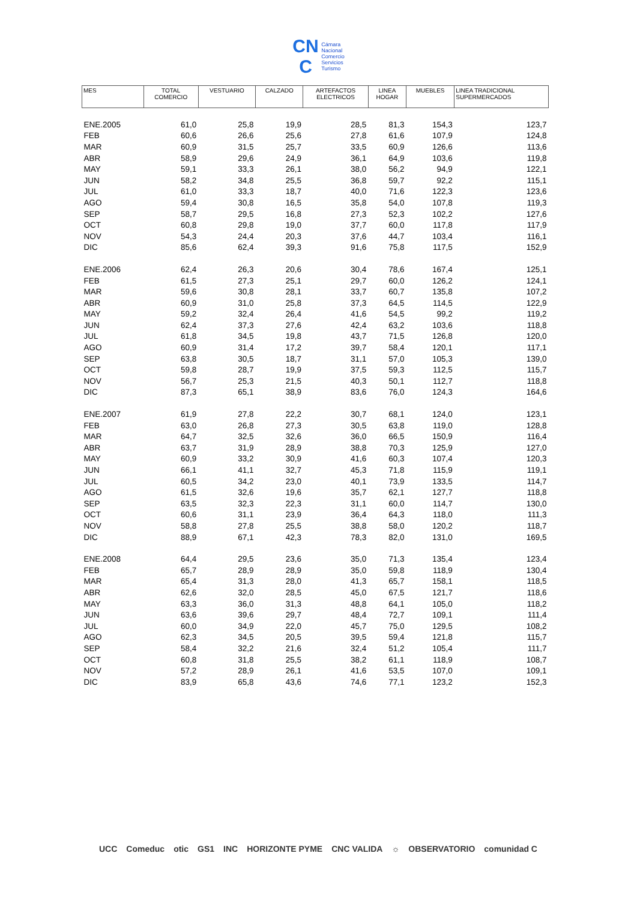CN
C Cámara
Nacional
Comercio
Servicios
Turismo
| MES | TOTAL COMERCIO | VESTUARIO | CALZADO | ARTEFACTOS ELECTRICOS | LINEA HOGAR | MUEBLES | LINEA TRADICIONAL SUPERMERCADOS |
| --- | --- | --- | --- | --- | --- | --- | --- |
| ENE.2005 | 61,0 | 25,8 | 19,9 | 28,5 | 81,3 | 154,3 | 123,7 |
| FEB | 60,6 | 26,6 | 25,6 | 27,8 | 61,6 | 107,9 | 124,8 |
| MAR | 60,9 | 31,5 | 25,7 | 33,5 | 60,9 | 126,6 | 113,6 |
| ABR | 58,9 | 29,6 | 24,9 | 36,1 | 64,9 | 103,6 | 119,8 |
| MAY | 59,1 | 33,3 | 26,1 | 38,0 | 56,2 | 94,9 | 122,1 |
| JUN | 58,2 | 34,8 | 25,5 | 36,8 | 59,7 | 92,2 | 115,1 |
| JUL | 61,0 | 33,3 | 18,7 | 40,0 | 71,6 | 122,3 | 123,6 |
| AGO | 59,4 | 30,8 | 16,5 | 35,8 | 54,0 | 107,8 | 119,3 |
| SEP | 58,7 | 29,5 | 16,8 | 27,3 | 52,3 | 102,2 | 127,6 |
| OCT | 60,8 | 29,8 | 19,0 | 37,7 | 60,0 | 117,8 | 117,9 |
| NOV | 54,3 | 24,4 | 20,3 | 37,6 | 44,7 | 103,4 | 116,1 |
| DIC | 85,6 | 62,4 | 39,3 | 91,6 | 75,8 | 117,5 | 152,9 |
| ENE.2006 | 62,4 | 26,3 | 20,6 | 30,4 | 78,6 | 167,4 | 125,1 |
| FEB | 61,5 | 27,3 | 25,1 | 29,7 | 60,0 | 126,2 | 124,1 |
| MAR | 59,6 | 30,8 | 28,1 | 33,7 | 60,7 | 135,8 | 107,2 |
| ABR | 60,9 | 31,0 | 25,8 | 37,3 | 64,5 | 114,5 | 122,9 |
| MAY | 59,2 | 32,4 | 26,4 | 41,6 | 54,5 | 99,2 | 119,2 |
| JUN | 62,4 | 37,3 | 27,6 | 42,4 | 63,2 | 103,6 | 118,8 |
| JUL | 61,8 | 34,5 | 19,8 | 43,7 | 71,5 | 126,8 | 120,0 |
| AGO | 60,9 | 31,4 | 17,2 | 39,7 | 58,4 | 120,1 | 117,1 |
| SEP | 63,8 | 30,5 | 18,7 | 31,1 | 57,0 | 105,3 | 139,0 |
| OCT | 59,8 | 28,7 | 19,9 | 37,5 | 59,3 | 112,5 | 115,7 |
| NOV | 56,7 | 25,3 | 21,5 | 40,3 | 50,1 | 112,7 | 118,8 |
| DIC | 87,3 | 65,1 | 38,9 | 83,6 | 76,0 | 124,3 | 164,6 |
| ENE.2007 | 61,9 | 27,8 | 22,2 | 30,7 | 68,1 | 124,0 | 123,1 |
| FEB | 63,0 | 26,8 | 27,3 | 30,5 | 63,8 | 119,0 | 128,8 |
| MAR | 64,7 | 32,5 | 32,6 | 36,0 | 66,5 | 150,9 | 116,4 |
| ABR | 63,7 | 31,9 | 28,9 | 38,8 | 70,3 | 125,9 | 127,0 |
| MAY | 60,9 | 33,2 | 30,9 | 41,6 | 60,3 | 107,4 | 120,3 |
| JUN | 66,1 | 41,1 | 32,7 | 45,3 | 71,8 | 115,9 | 119,1 |
| JUL | 60,5 | 34,2 | 23,0 | 40,1 | 73,9 | 133,5 | 114,7 |
| AGO | 61,5 | 32,6 | 19,6 | 35,7 | 62,1 | 127,7 | 118,8 |
| SEP | 63,5 | 32,3 | 22,3 | 31,1 | 60,0 | 114,7 | 130,0 |
| OCT | 60,6 | 31,1 | 23,9 | 36,4 | 64,3 | 118,0 | 111,3 |
| NOV | 58,8 | 27,8 | 25,5 | 38,8 | 58,0 | 120,2 | 118,7 |
| DIC | 88,9 | 67,1 | 42,3 | 78,3 | 82,0 | 131,0 | 169,5 |
| ENE.2008 | 64,4 | 29,5 | 23,6 | 35,0 | 71,3 | 135,4 | 123,4 |
| FEB | 65,7 | 28,9 | 28,9 | 35,0 | 59,8 | 118,9 | 130,4 |
| MAR | 65,4 | 31,3 | 28,0 | 41,3 | 65,7 | 158,1 | 118,5 |
| ABR | 62,6 | 32,0 | 28,5 | 45,0 | 67,5 | 121,7 | 118,6 |
| MAY | 63,3 | 36,0 | 31,3 | 48,8 | 64,1 | 105,0 | 118,2 |
| JUN | 63,6 | 39,6 | 29,7 | 48,4 | 72,7 | 109,1 | 111,4 |
| JUL | 60,0 | 34,9 | 22,0 | 45,7 | 75,0 | 129,5 | 108,2 |
| AGO | 62,3 | 34,5 | 20,5 | 39,5 | 59,4 | 121,8 | 115,7 |
| SEP | 58,4 | 32,2 | 21,6 | 32,4 | 51,2 | 105,4 | 111,7 |
| OCT | 60,8 | 31,8 | 25,5 | 38,2 | 61,1 | 118,9 | 108,7 |
| NOV | 57,2 | 28,9 | 26,1 | 41,6 | 53,5 | 107,0 | 109,1 |
| DIC | 83,9 | 65,8 | 43,6 | 74,6 | 77,1 | 123,2 | 152,3 |
UCC Comeduc otic GS1 INC HORIZONTE PYME CNC VALIDA ☼ OBSERVATORIO comunidad C